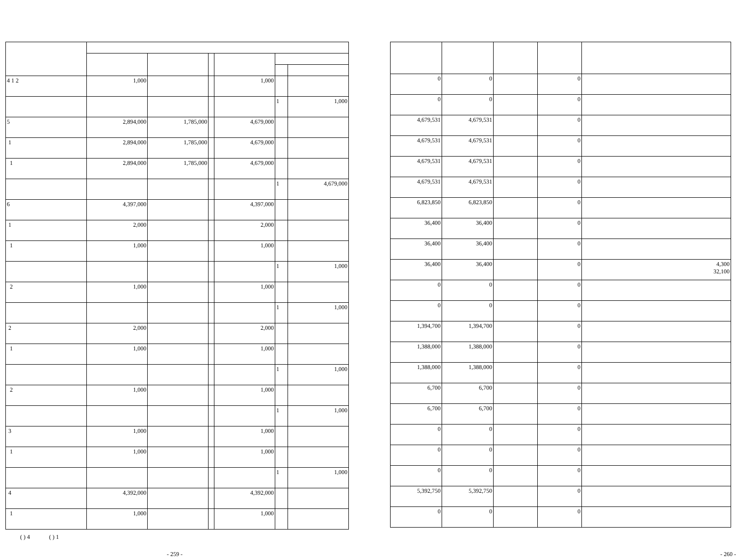| 4 1 2 | 1,000 | | | 1,000 | | |
| | | | | | 1 | 1,000 |
| 5 | 2,894,000 | 1,785,000 | | 4,679,000 | | |
| 1 | 2,894,000 | 1,785,000 | | 4,679,000 | | |
| 1 | 2,894,000 | 1,785,000 | | 4,679,000 | | |
| | | | | | 1 | 4,679,000 |
| 6 | 4,397,000 | | | 4,397,000 | | |
| 1 | 2,000 | | | 2,000 | | |
| 1 | 1,000 | | | 1,000 | | |
| | | | | | 1 | 1,000 |
| 2 | 1,000 | | | 1,000 | | |
| | | | | | 1 | 1,000 |
| 2 | 2,000 | | | 2,000 | | |
| 1 | 1,000 | | | 1,000 | | |
| | | | | | 1 | 1,000 |
| 2 | 1,000 | | | 1,000 | | |
| | | | | | 1 | 1,000 |
| 3 | 1,000 | | | 1,000 | | |
| 1 | 1,000 | | | 1,000 | | |
| | | | | | 1 | 1,000 |
| 4 | 4,392,000 | | | 4,392,000 | | |
| 1 | 1,000 | | | 1,000 | | |
( ) 4 ( ) 1
| 0 | 0 | | 0 | |
| 0 | 0 | | 0 | |
| 4,679,531 | 4,679,531 | | 0 | |
| 4,679,531 | 4,679,531 | | 0 | |
| 4,679,531 | 4,679,531 | | 0 | |
| 4,679,531 | 4,679,531 | | 0 | |
| 6,823,850 | 6,823,850 | | 0 | |
| 36,400 | 36,400 | | 0 | |
| 36,400 | 36,400 | | 0 | |
| 36,400 | 36,400 | | 0 | 4,300 32,100 |
| 0 | 0 | | 0 | |
| 0 | 0 | | 0 | |
| 1,394,700 | 1,394,700 | | 0 | |
| 1,388,000 | 1,388,000 | | 0 | |
| 1,388,000 | 1,388,000 | | 0 | |
| 6,700 | 6,700 | | 0 | |
| 6,700 | 6,700 | | 0 | |
| 0 | 0 | | 0 | |
| 0 | 0 | | 0 | |
| 0 | 0 | | 0 | |
| 5,392,750 | 5,392,750 | | 0 | |
| 0 | 0 | | 0 | |
- 259 - - 260 -